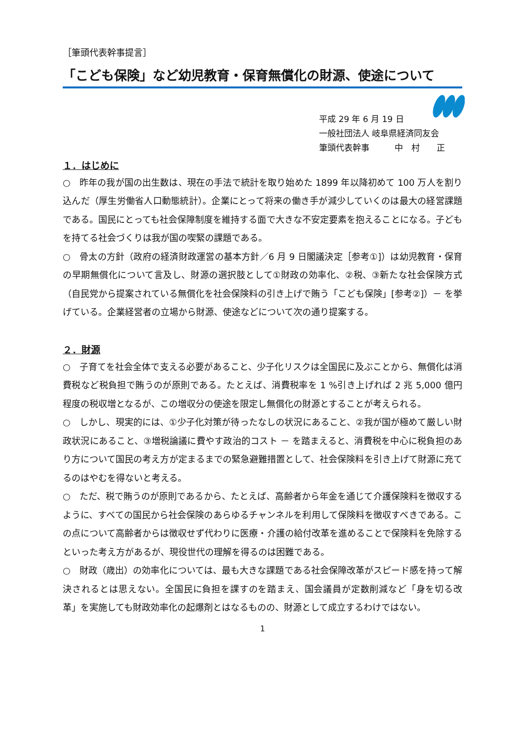［筆頭代表幹事提言］
「こども保険」など幼児教育・保育無償化の財源、使途について
平成 29 年 6 月 19 日
一般社団法人 岐阜県経済同友会
筆頭代表幹事　　　中　村　　正
１．はじめに
○　昨年の我が国の出生数は、現在の手法で統計を取り始めた 1899 年以降初めて 100 万人を割り込んだ（厚生労働省人口動態統計）。企業にとって将来の働き手が減少していくのは最大の経営課題である。国民にとっても社会保障制度を維持する面で大きな不安定要素を抱えることになる。子どもを持てる社会づくりは我が国の喫緊の課題である。
○　骨太の方針（政府の経済財政運営の基本方針／6 月 9 日閣議決定［参考①]）は幼児教育・保育の早期無償化について言及し、財源の選択肢として①財政の効率化、②税、③新たな社会保険方式（自民党から提案されている無償化を社会保険料の引き上げで賄う「こども保険」[参考②]）－ を挙げている。企業経営者の立場から財源、使途などについて次の通り提案する。
２．財源
○　子育てを社会全体で支える必要があること、少子化リスクは全国民に及ぶことから、無償化は消費税など税負担で賄うのが原則である。たとえば、消費税率を 1 %引き上げれば 2 兆 5,000 億円程度の税収増となるが、この増収分の使途を限定し無償化の財源とすることが考えられる。
○　しかし、現実的には、①少子化対策が待ったなしの状況にあること、②我が国が極めて厳しい財政状況にあること、③増税論議に費やす政治的コスト － を踏まえると、消費税を中心に税負担のあり方について国民の考え方が定まるまでの緊急避難措置として、社会保険料を引き上げて財源に充てるのはやむを得ないと考える。
○　ただ、税で賄うのが原則であるから、たとえば、高齢者から年金を通じて介護保険料を徴収するように、すべての国民から社会保険のあらゆるチャンネルを利用して保険料を徴収すべきである。この点について高齢者からは徴収せず代わりに医療・介護の給付改革を進めることで保険料を免除するといった考え方があるが、現役世代の理解を得るのは困難である。
○　財政（歳出）の効率化については、最も大きな課題である社会保障改革がスピード感を持って解決されるとは思えない。全国民に負担を課すのを踏まえ、国会議員が定数削減など「身を切る改革」を実施しても財政効率化の起爆剤とはなるものの、財源として成立するわけではない。
1